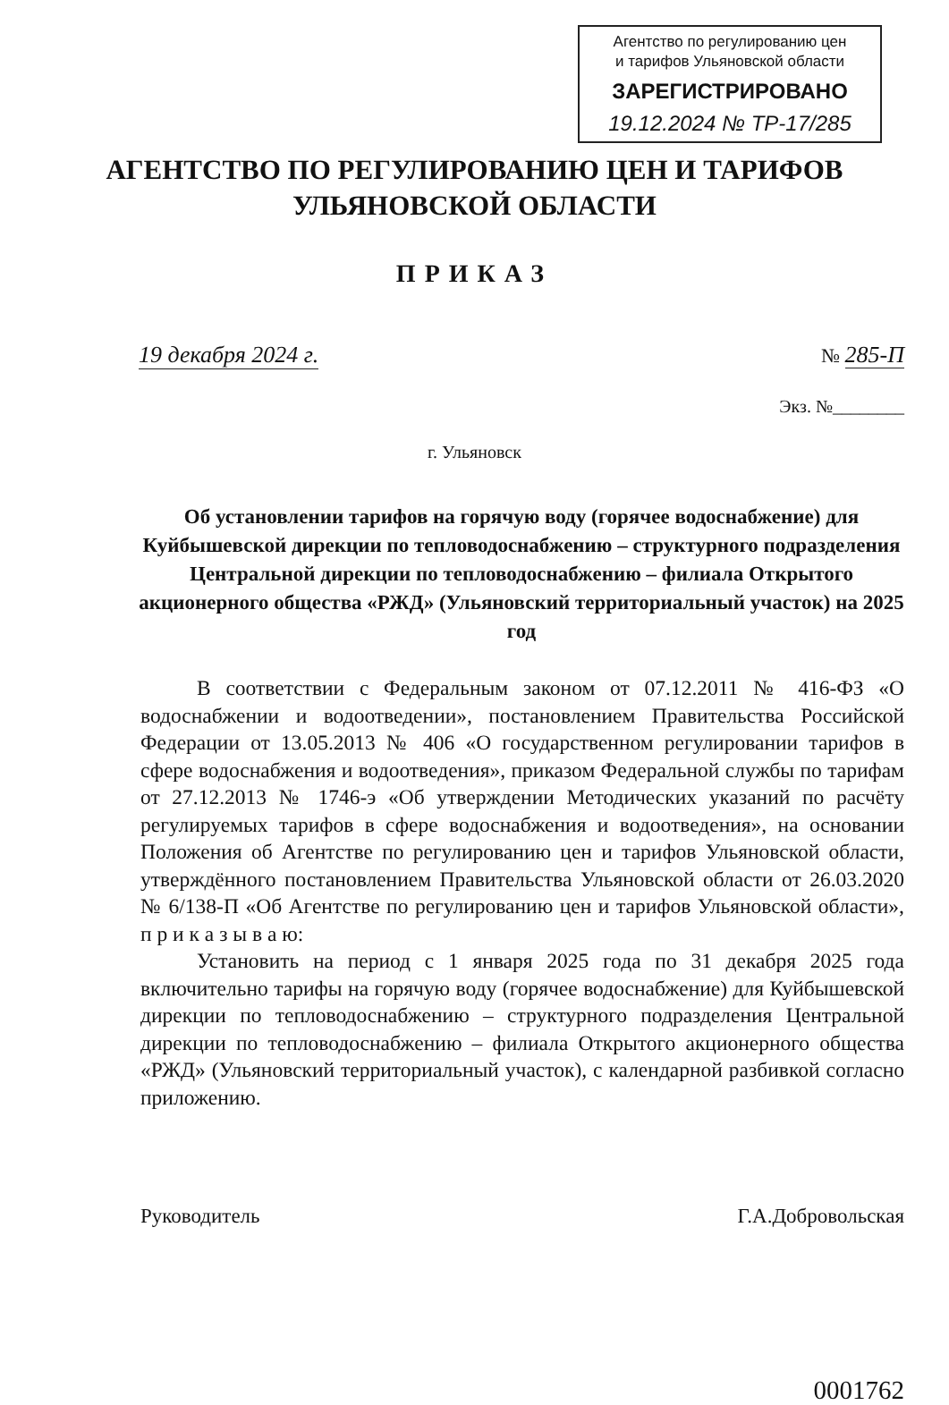Агентство по регулированию цен
и тарифов Ульяновской области
ЗАРЕГИСТРИРОВАНО
19.12.2024 № ТР-17/285
АГЕНТСТВО ПО РЕГУЛИРОВАНИЮ ЦЕН И ТАРИФОВ
УЛЬЯНОВСКОЙ ОБЛАСТИ
ПРИКАЗ
19 декабря 2024 г. № 285-П
Экз. №________
г. Ульяновск
Об установлении тарифов на горячую воду (горячее водоснабжение) для Куйбышевской дирекции по тепловодоснабжению – структурного подразделения Центральной дирекции по тепловодоснабжению – филиала Открытого акционерного общества «РЖД» (Ульяновский территориальный участок) на 2025 год
В соответствии с Федеральным законом от 07.12.2011 № 416-ФЗ «О водоснабжении и водоотведении», постановлением Правительства Российской Федерации от 13.05.2013 № 406 «О государственном регулировании тарифов в сфере водоснабжения и водоотведения», приказом Федеральной службы по тарифам от 27.12.2013 № 1746-э «Об утверждении Методических указаний по расчёту регулируемых тарифов в сфере водоснабжения и водоотведения», на основании Положения об Агентстве по регулированию цен и тарифов Ульяновской области, утверждённого постановлением Правительства Ульяновской области от 26.03.2020 № 6/138-П «Об Агентстве по регулированию цен и тарифов Ульяновской области», п р и к а з ы в а ю:
Установить на период с 1 января 2025 года по 31 декабря 2025 года включительно тарифы на горячую воду (горячее водоснабжение) для Куйбышевской дирекции по тепловодоснабжению – структурного подразделения Центральной дирекции по тепловодоснабжению – филиала Открытого акционерного общества «РЖД» (Ульяновский территориальный участок), с календарной разбивкой согласно приложению.
Руководитель Г.А.Добровольская
0001762